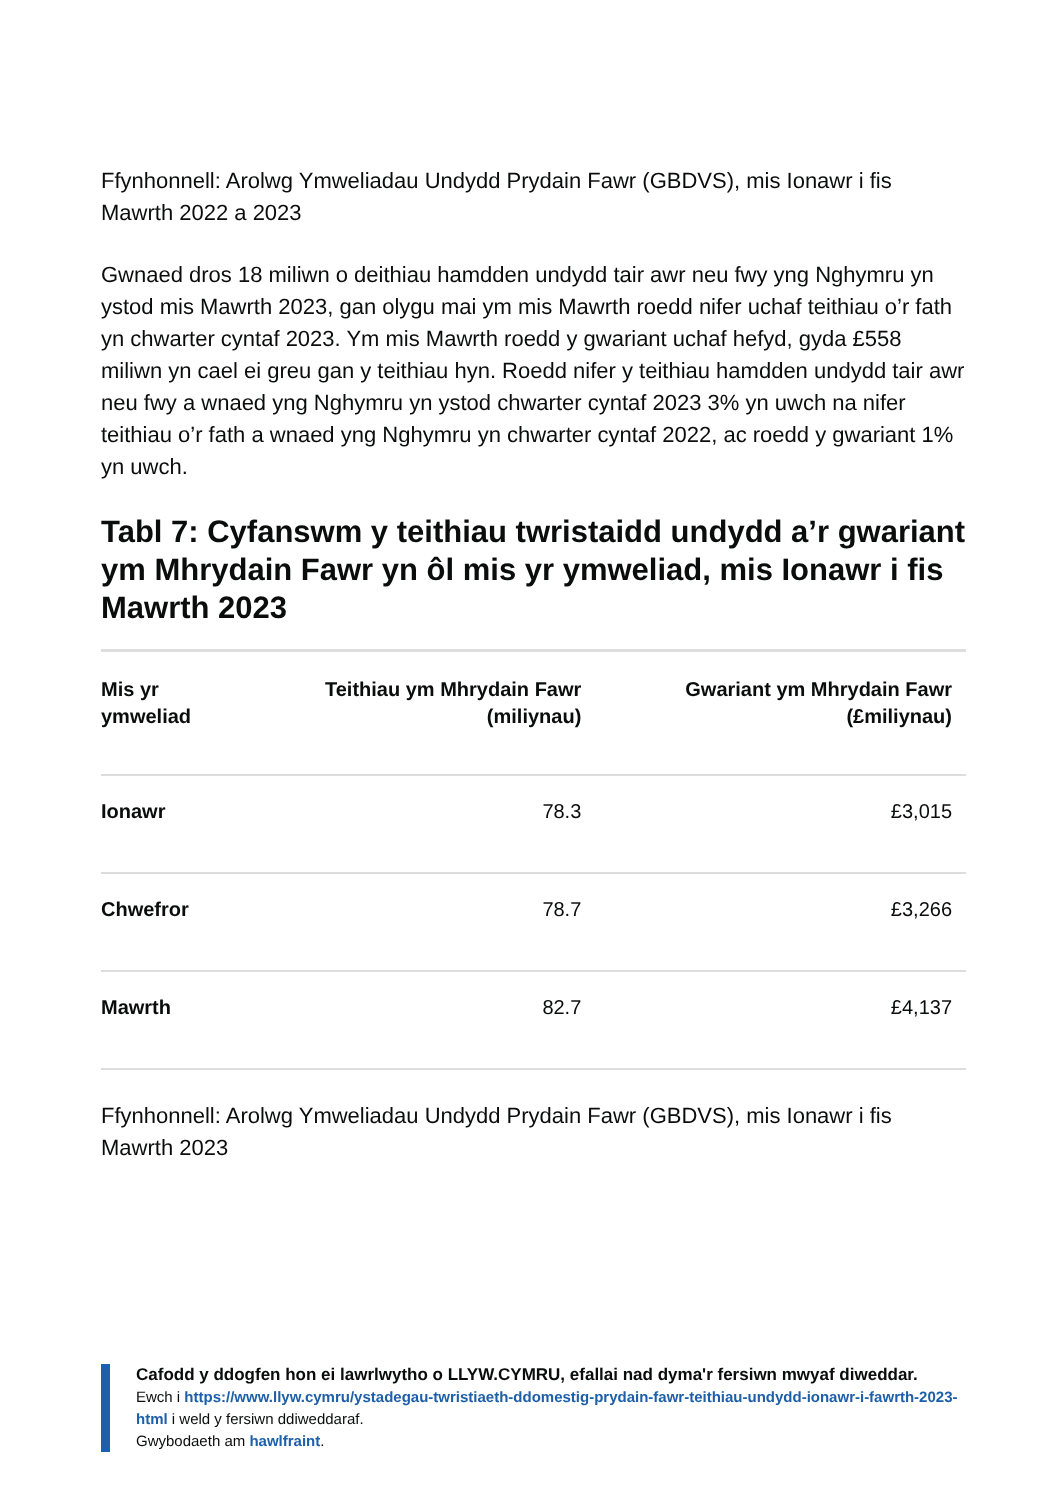Ffynhonnell: Arolwg Ymweliadau Undydd Prydain Fawr (GBDVS), mis Ionawr i fis Mawrth 2022 a 2023
Gwnaed dros 18 miliwn o deithiau hamdden undydd tair awr neu fwy yng Nghymru yn ystod mis Mawrth 2023, gan olygu mai ym mis Mawrth roedd nifer uchaf teithiau o’r fath yn chwarter cyntaf 2023. Ym mis Mawrth roedd y gwariant uchaf hefyd, gyda £558 miliwn yn cael ei greu gan y teithiau hyn. Roedd nifer y teithiau hamdden undydd tair awr neu fwy a wnaed yng Nghymru yn ystod chwarter cyntaf 2023 3% yn uwch na nifer teithiau o’r fath a wnaed yng Nghymru yn chwarter cyntaf 2022, ac roedd y gwariant 1% yn uwch.
Tabl 7: Cyfanswm y teithiau twristaidd undydd a’r gwariant ym Mhrydain Fawr yn ôl mis yr ymweliad, mis Ionawr i fis Mawrth 2023
| Mis yr ymweliad | Teithiau ym Mhrydain Fawr (miliynau) | Gwariant ym Mhrydain Fawr (£miliynau) |
| --- | --- | --- |
| Ionawr | 78.3 | £3,015 |
| Chwefror | 78.7 | £3,266 |
| Mawrth | 82.7 | £4,137 |
Ffynhonnell: Arolwg Ymweliadau Undydd Prydain Fawr (GBDVS), mis Ionawr i fis Mawrth 2023
Cafodd y ddogfen hon ei lawrlwytho o LLYW.CYMRU, efallai nad dyma'r fersiwn mwyaf diweddar.
Ewch i https://www.llyw.cymru/ystadegau-twristiaeth-ddomestig-prydain-fawr-teithiau-undydd-ionawr-i-fawrth-2023-html i weld y fersiwn ddiweddaraf.
Gwybodaeth am hawlfraint.